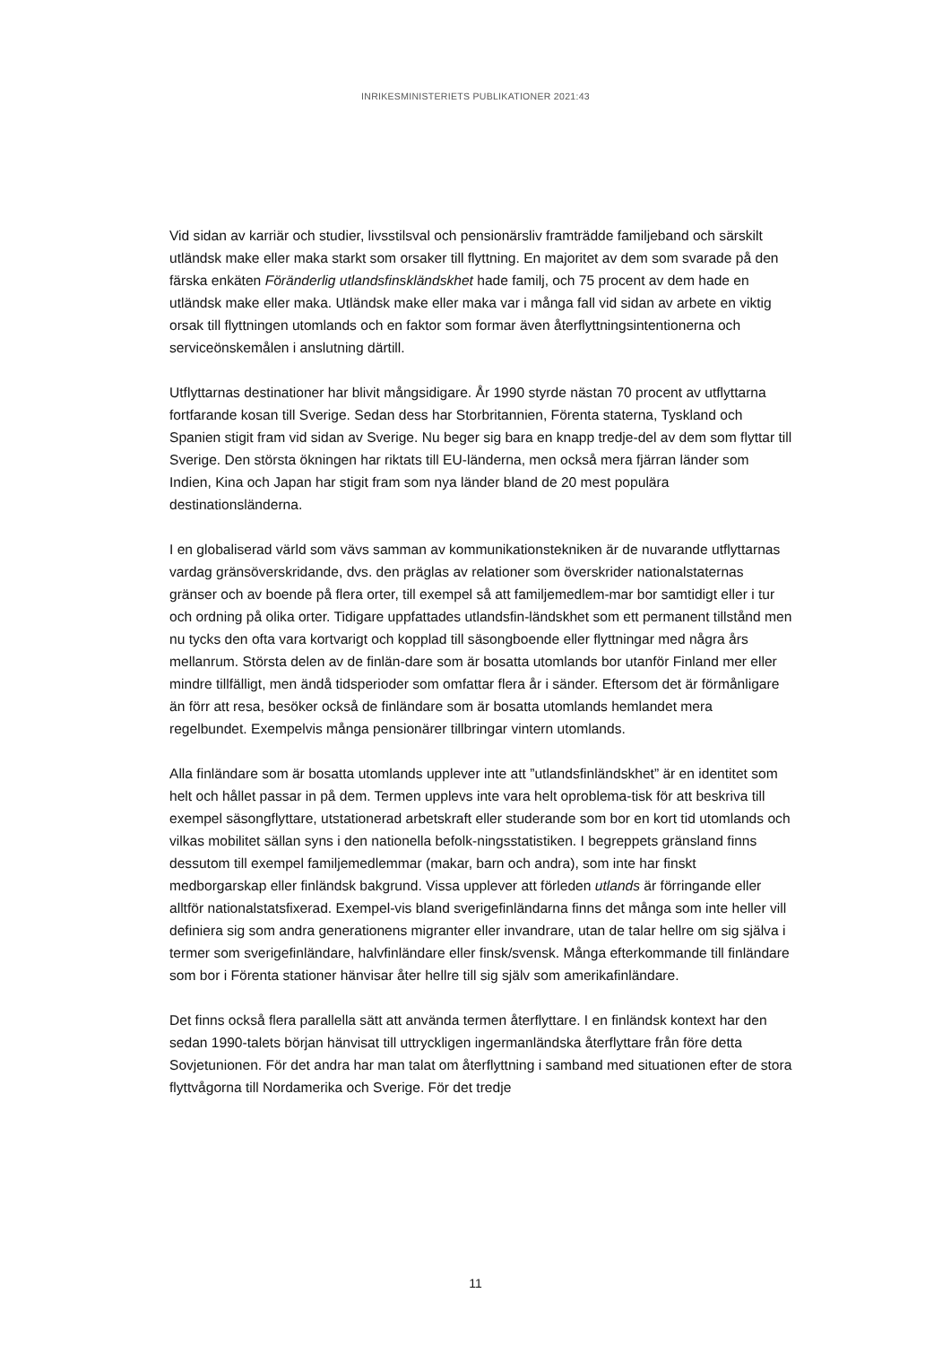INRIKESMINISTERIETS PUBLIKATIONER 2021:43
Vid sidan av karriär och studier, livsstilsval och pensionärsliv framträdde familjeband och särskilt utländsk make eller maka starkt som orsaker till flyttning. En majoritet av dem som svarade på den färska enkäten Föränderlig utlandsfinskländskhet hade familj, och 75 procent av dem hade en utländsk make eller maka. Utländsk make eller maka var i många fall vid sidan av arbete en viktig orsak till flyttningen utomlands och en faktor som formar även återflyttningsintentionerna och serviceönskemålen i anslutning därtill.
Utflyttarnas destinationer har blivit mångsidigare. År 1990 styrde nästan 70 procent av utflyttarna fortfarande kosan till Sverige. Sedan dess har Storbritannien, Förenta staterna, Tyskland och Spanien stigit fram vid sidan av Sverige. Nu beger sig bara en knapp tredje-del av dem som flyttar till Sverige. Den största ökningen har riktats till EU-länderna, men också mera fjärran länder som Indien, Kina och Japan har stigit fram som nya länder bland de 20 mest populära destinationsländerna.
I en globaliserad värld som vävs samman av kommunikationstekniken är de nuvarande utflyttarnas vardag gränsöverskridande, dvs. den präglas av relationer som överskrider nationalstaternas gränser och av boende på flera orter, till exempel så att familjemedlem-mar bor samtidigt eller i tur och ordning på olika orter. Tidigare uppfattades utlandsfin-ländskhet som ett permanent tillstånd men nu tycks den ofta vara kortvarigt och kopplad till säsongboende eller flyttningar med några års mellanrum. Största delen av de finlän-dare som är bosatta utomlands bor utanför Finland mer eller mindre tillfälligt, men ändå tidsperioder som omfattar flera år i sänder. Eftersom det är förmånligare än förr att resa, besöker också de finländare som är bosatta utomlands hemlandet mera regelbundet. Exempelvis många pensionärer tillbringar vintern utomlands.
Alla finländare som är bosatta utomlands upplever inte att ”utlandsfinländskhet” är en identitet som helt och hållet passar in på dem. Termen upplevs inte vara helt oproblema-tisk för att beskriva till exempel säsongflyttare, utstationerad arbetskraft eller studerande som bor en kort tid utomlands och vilkas mobilitet sällan syns i den nationella befolk-ningsstatistiken. I begreppets gränsland finns dessutom till exempel familjemedlemmar (makar, barn och andra), som inte har finskt medborgarskap eller finländsk bakgrund. Vissa upplever att förleden utlands är förringande eller alltför nationalstatsfixerad. Exempel-vis bland sverigefinländarna finns det många som inte heller vill definiera sig som andra generationens migranter eller invandrare, utan de talar hellre om sig själva i termer som sverigefinländare, halvfinländare eller finsk/svensk. Många efterkommande till finländare som bor i Förenta stationer hänvisar åter hellre till sig själv som amerikafinländare.
Det finns också flera parallella sätt att använda termen återflyttare. I en finländsk kontext har den sedan 1990-talets början hänvisat till uttryckligen ingermanländska återflyttare från före detta Sovjetunionen. För det andra har man talat om återflyttning i samband med situationen efter de stora flyttvågorna till Nordamerika och Sverige. För det tredje
11